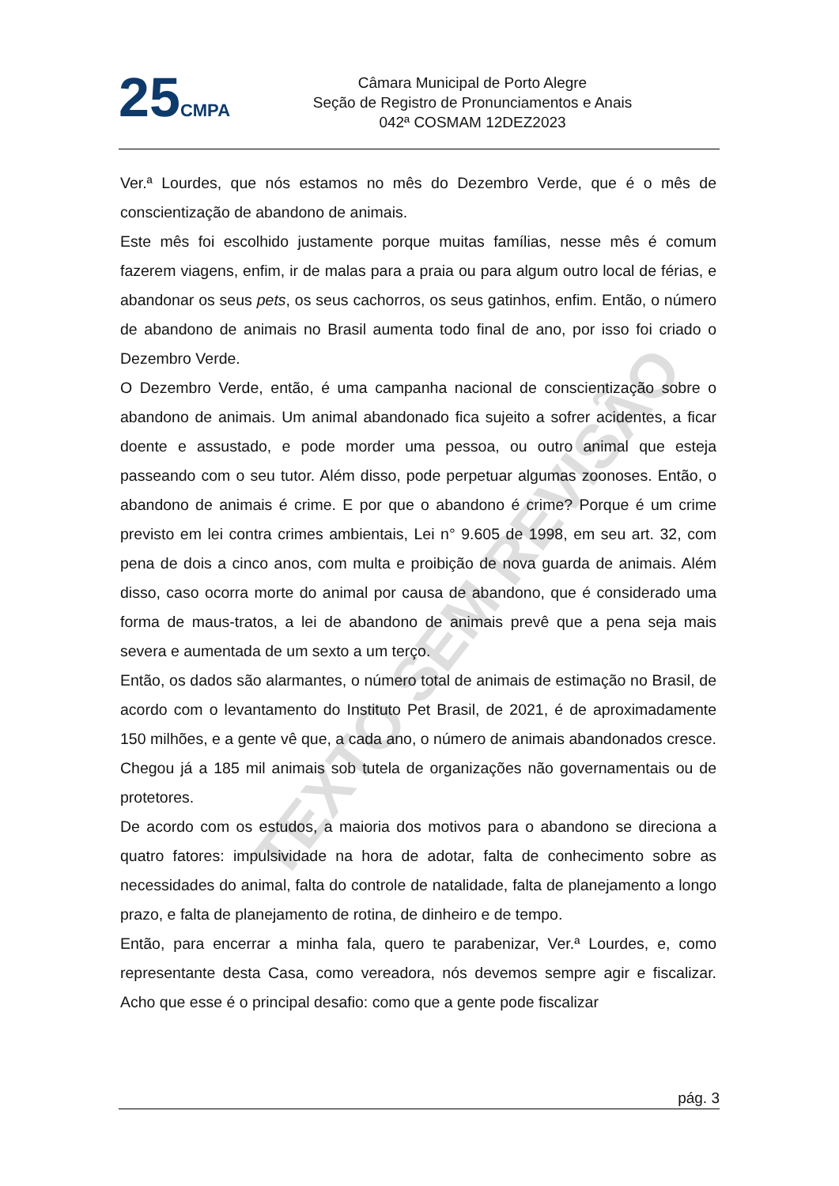25 CMPA
Câmara Municipal de Porto Alegre
Seção de Registro de Pronunciamentos e Anais
042ª COSMAM 12DEZ2023
TEXTO SEM REVISÃO
Ver.ª Lourdes, que nós estamos no mês do Dezembro Verde, que é o mês de conscientização de abandono de animais.
Este mês foi escolhido justamente porque muitas famílias, nesse mês é comum fazerem viagens, enfim, ir de malas para a praia ou para algum outro local de férias, e abandonar os seus pets, os seus cachorros, os seus gatinhos, enfim. Então, o número de abandono de animais no Brasil aumenta todo final de ano, por isso foi criado o Dezembro Verde.
O Dezembro Verde, então, é uma campanha nacional de conscientização sobre o abandono de animais. Um animal abandonado fica sujeito a sofrer acidentes, a ficar doente e assustado, e pode morder uma pessoa, ou outro animal que esteja passeando com o seu tutor. Além disso, pode perpetuar algumas zoonoses. Então, o abandono de animais é crime. E por que o abandono é crime? Porque é um crime previsto em lei contra crimes ambientais, Lei n° 9.605 de 1998, em seu art. 32, com pena de dois a cinco anos, com multa e proibição de nova guarda de animais. Além disso, caso ocorra morte do animal por causa de abandono, que é considerado uma forma de maus-tratos, a lei de abandono de animais prevê que a pena seja mais severa e aumentada de um sexto a um terço.
Então, os dados são alarmantes, o número total de animais de estimação no Brasil, de acordo com o levantamento do Instituto Pet Brasil, de 2021, é de aproximadamente 150 milhões, e a gente vê que, a cada ano, o número de animais abandonados cresce. Chegou já a 185 mil animais sob tutela de organizações não governamentais ou de protetores.
De acordo com os estudos, a maioria dos motivos para o abandono se direciona a quatro fatores: impulsividade na hora de adotar, falta de conhecimento sobre as necessidades do animal, falta do controle de natalidade, falta de planejamento a longo prazo, e falta de planejamento de rotina, de dinheiro e de tempo.
Então, para encerrar a minha fala, quero te parabenizar, Ver.ª Lourdes, e, como representante desta Casa, como vereadora, nós devemos sempre agir e fiscalizar. Acho que esse é o principal desafio: como que a gente pode fiscalizar
pág. 3